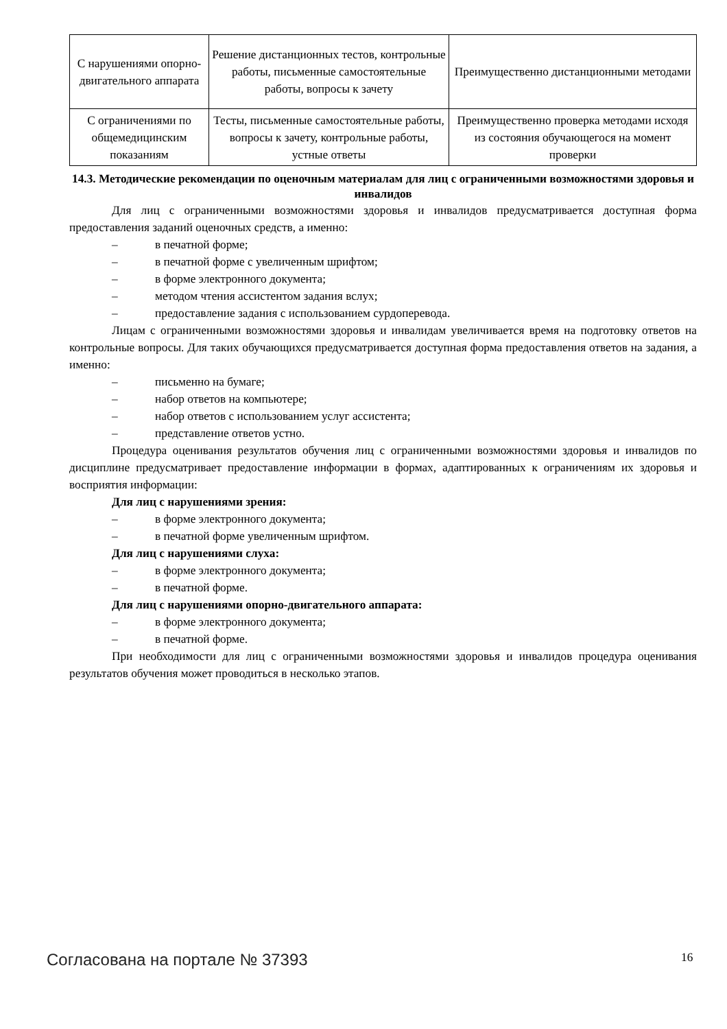| С нарушениями опорно-двигательного аппарата | Решение дистанционных тестов, контрольные работы, письменные самостоятельные работы, вопросы к зачету | Преимущественно дистанционными методами |
| С ограничениями по общемедицинским показаниям | Тесты, письменные самостоятельные работы, вопросы к зачету, контрольные работы, устные ответы | Преимущественно проверка методами исходя из состояния обучающегося на момент проверки |
14.3. Методические рекомендации по оценочным материалам для лиц с ограниченными возможностями здоровья и инвалидов
Для лиц с ограниченными возможностями здоровья и инвалидов предусматривается доступная форма предоставления заданий оценочных средств, а именно:
– в печатной форме;
– в печатной форме с увеличенным шрифтом;
– в форме электронного документа;
– методом чтения ассистентом задания вслух;
– предоставление задания с использованием сурдоперевода.
Лицам с ограниченными возможностями здоровья и инвалидам увеличивается время на подготовку ответов на контрольные вопросы. Для таких обучающихся предусматривается доступная форма предоставления ответов на задания, а именно:
– письменно на бумаге;
– набор ответов на компьютере;
– набор ответов с использованием услуг ассистента;
– представление ответов устно.
Процедура оценивания результатов обучения лиц с ограниченными возможностями здоровья и инвалидов по дисциплине предусматривает предоставление информации в формах, адаптированных к ограничениям их здоровья и восприятия информации:
Для лиц с нарушениями зрения:
– в форме электронного документа;
– в печатной форме увеличенным шрифтом.
Для лиц с нарушениями слуха:
– в форме электронного документа;
– в печатной форме.
Для лиц с нарушениями опорно-двигательного аппарата:
– в форме электронного документа;
– в печатной форме.
При необходимости для лиц с ограниченными возможностями здоровья и инвалидов процедура оценивания результатов обучения может проводиться в несколько этапов.
Согласована на портале № 37393 16